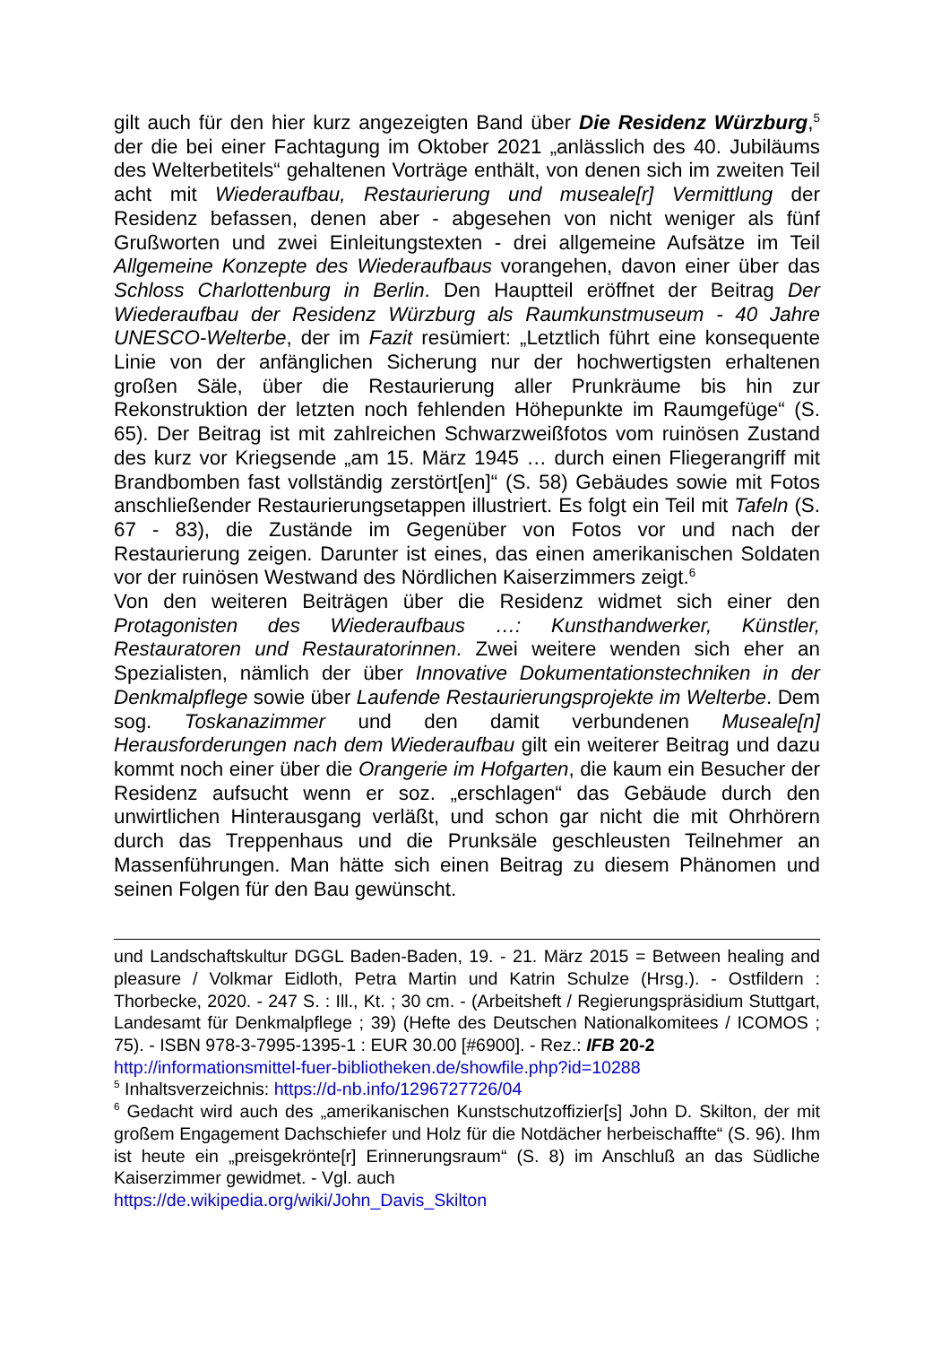gilt auch für den hier kurz angezeigten Band über Die Residenz Würzburg,<sup>5</sup> der die bei einer Fachtagung im Oktober 2021 „anlässlich des 40. Jubiläums des Welterbetitels“ gehaltenen Vorträge enthält, von denen sich im zweiten Teil acht mit Wiederaufbau, Restaurierung und museale[r] Vermittlung der Residenz befassen, denen aber - abgesehen von nicht weniger als fünf Grußworten und zwei Einleitungstexten - drei allgemeine Aufsätze im Teil Allgemeine Konzepte des Wiederaufbaus vorangehen, davon einer über das Schloss Charlottenburg in Berlin. Den Hauptteil eröffnet der Beitrag Der Wiederaufbau der Residenz Würzburg als Raumkunstmuseum - 40 Jahre UNESCO-Welterbe, der im Fazit resümiert: „Letztlich führt eine konsequente Linie von der anfänglichen Sicherung nur der hochwertigsten erhaltenen großen Säle, über die Restaurierung aller Prunkräume bis hin zur Rekonstruktion der letzten noch fehlenden Höhepunkte im Raumgefüge“ (S. 65). Der Beitrag ist mit zahlreichen Schwarzweißfotos vom ruinösen Zustand des kurz vor Kriegsende „am 15. März 1945 … durch einen Fliegerangriff mit Brandbomben fast vollständig zerstört[en]“ (S. 58) Gebäudes sowie mit Fotos anschließender Restaurierungsetappen illustriert. Es folgt ein Teil mit Tafeln (S. 67 - 83), die Zustände im Gegenüber von Fotos vor und nach der Restaurierung zeigen. Darunter ist eines, das einen amerikanischen Soldaten vor der ruinösen Westwand des Nördlichen Kaiserzimmers zeigt.<sup>6</sup>
Von den weiteren Beiträgen über die Residenz widmet sich einer den Protagonisten des Wiederaufbaus …: Kunsthandwerker, Künstler, Restauratoren und Restauratorinnen. Zwei weitere wenden sich eher an Spezialisten, nämlich der über Innovative Dokumentationstechniken in der Denkmalpflege sowie über Laufende Restaurierungsprojekte im Welterbe. Dem sog. Toskanazimmer und den damit verbundenen Museale[n] Herausforderungen nach dem Wiederaufbau gilt ein weiterer Beitrag und dazu kommt noch einer über die Orangerie im Hofgarten, die kaum ein Besucher der Residenz aufsucht wenn er soz. „erschlagen“ das Gebäude durch den unwirtlichen Hinterausgang verläßt, und schon gar nicht die mit Ohrhörern durch das Treppenhaus und die Prunksäle geschleusten Teilnehmer an Massenführungen. Man hätte sich einen Beitrag zu diesem Phänomen und seinen Folgen für den Bau gewünscht.
und Landschaftskultur DGGL Baden-Baden, 19. - 21. März 2015 = Between healing and pleasure / Volkmar Eidloth, Petra Martin und Katrin Schulze (Hrsg.). - Ostfildern : Thorbecke, 2020. - 247 S. : Ill., Kt. ; 30 cm. - (Arbeitsheft / Regierungspräsidium Stuttgart, Landesamt für Denkmalpflege ; 39) (Hefte des Deutschen Nationalkomitees / ICOMOS ; 75). - ISBN 978-3-7995-1395-1 : EUR 30.00 [#6900]. - Rez.: IFB 20-2
http://informationsmittel-fuer-bibliotheken.de/showfile.php?id=10288
<sup>5</sup> Inhaltsverzeichnis: https://d-nb.info/1296727726/04
<sup>6</sup> Gedacht wird auch des „amerikanischen Kunstschutzoffizier[s] John D. Skilton, der mit großem Engagement Dachschiefer und Holz für die Notdächer herbeischaffte“ (S. 96). Ihm ist heute ein „preisgekrönte[r] Erinnerungsraum“ (S. 8) im Anschluß an das Südliche Kaiserzimmer gewidmet. - Vgl. auch
https://de.wikipedia.org/wiki/John_Davis_Skilton